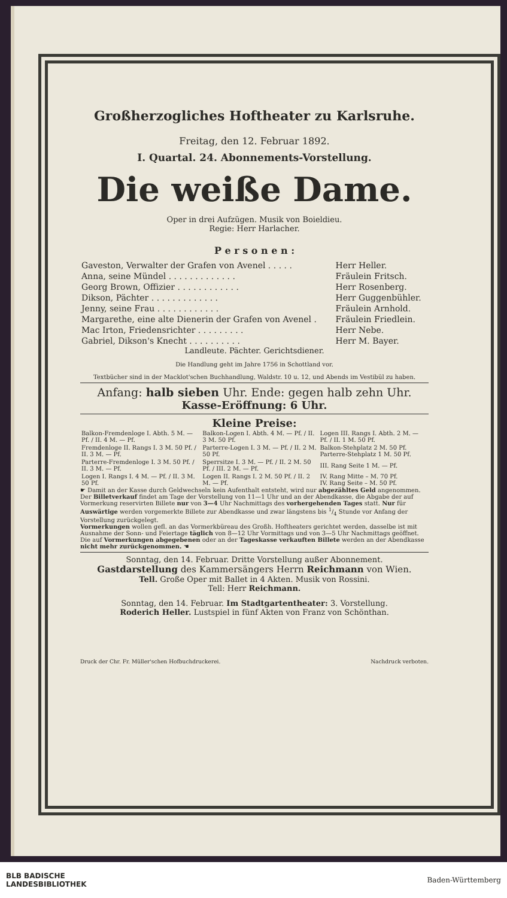Großherzogliches Hoftheater zu Karlsruhe.
Freitag, den 12. Februar 1892.
I. Quartal. 24. Abonnements-Vorstellung.
Die weiße Dame.
Oper in drei Aufzügen. Musik von Boieldieu.
Regie: Herr Harlacher.
P e r s o n e n :
| Gaveston, Verwalter der Grafen von Avenel . . . . . | Herr Heller. |
| Anna, seine Mündel . . . . . . . . . . . . . | Fräulein Fritsch. |
| Georg Brown, Offizier . . . . . . . . . . . . | Herr Rosenberg. |
| Dikson, Pächter . . . . . . . . . . . . . | Herr Guggenbühler. |
| Jenny, seine Frau . . . . . . . . . . . . | Fräulein Arnhold. |
| Margarethe, eine alte Dienerin der Grafen von Avenel . | Fräulein Friedlein. |
| Mac Irton, Friedensrichter . . . . . . . . . | Herr Nebe. |
| Gabriel, Dikson's Knecht . . . . . . . . . . | Herr M. Bayer. |
Landleute. Pächter. Gerichtsdiener.
Die Handlung geht im Jahre 1756 in Schottland vor.
Textbücher sind in der Macklot'schen Buchhandlung, Waldstr. 10 u. 12, und Abends im Vestibül zu haben.
Anfang: halb sieben Uhr. Ende: gegen halb zehn Uhr.
Kasse-Eröffnung: 6 Uhr.
Kleine Preise:
| Balkon-Fremdenloge I. Abth. 5 M. — Pf. / II. 4 M. — Pf. | Balkon-Logen I. Abth. 4 M. — Pf. / II. 3 M. 50 Pf. | Logen III. Rangs I. Abth. 2 M. — Pf. / II. 1 M. 50 Pf. |
| Fremdenloge II. Rangs I. 3 M. 50 Pf. / II. 3 M. — Pf. | Parterre-Logen I. 3 M. — Pf. / II. 2 M. 50 Pf. | Balkon-Stehplatz 2 M. 50 Pf. Parterre-Stehplatz 1 M. 50 Pf. |
| Parterre-Fremdenloge I. 3 M. 50 Pf. / II. 3 M. — Pf. | Sperrsitze I. 3 M. — Pf. / II. 2 M. 50 Pf. / III. 2 M. — Pf. | III. Rang Seite 1 M. — Pf. |
| Logen I. Rangs I. 4 M. — Pf. / II. 3 M. 50 Pf. | Logen II. Rangs I. 2 M. 50 Pf. / II. 2 M. — Pf. | IV. Rang Mitte – M. 70 Pf. IV. Rang Seite – M. 50 Pf. |
☛ Damit an der Kasse durch Geldwechseln kein Aufenthalt entsteht, wird nur abgezähltes Geld angenommen.
Der Billetverkauf findet am Tage der Vorstellung von 11—1 Uhr und an der Abendkasse, die Abgabe der auf Vormerkung reservirten Billete nur von 3—4 Uhr Nachmittags des vorhergehenden Tages statt. Nur für Auswärtige werden vorgemerkte Billete zur Abendkasse und zwar längstens bis 1/4 Stunde vor Anfang der Vorstellung zurückgelegt.
Vormerkungen wollen gefl. an das Vormerkbüreau des Großh. Hoftheaters gerichtet werden, dasselbe ist mit Ausnahme der Sonn- und Feiertage täglich von 8—12 Uhr Vormittags und von 3—5 Uhr Nachmittags geöffnet.
Die auf Vormerkungen abgegebenen oder an der Tageskasse verkauften Billete werden an der Abendkasse nicht mehr zurückgenommen. ☚
Sonntag, den 14. Februar. Dritte Vorstellung außer Abonnement.
Gastdarstellung des Kammersängers Herrn Reichmann von Wien.
Tell. Große Oper mit Ballet in 4 Akten. Musik von Rossini.
Tell: Herr Reichmann.
Sonntag, den 14. Februar. Im Stadtgartentheater: 3. Vorstellung.
Roderich Heller. Lustspiel in fünf Akten von Franz von Schönthan.
Druck der Chr. Fr. Müller'schen Hofbuchdruckerei. Nachdruck verboten.
BLB BADISCHE
LANDESBIBLIOTHEK Baden-Württemberg